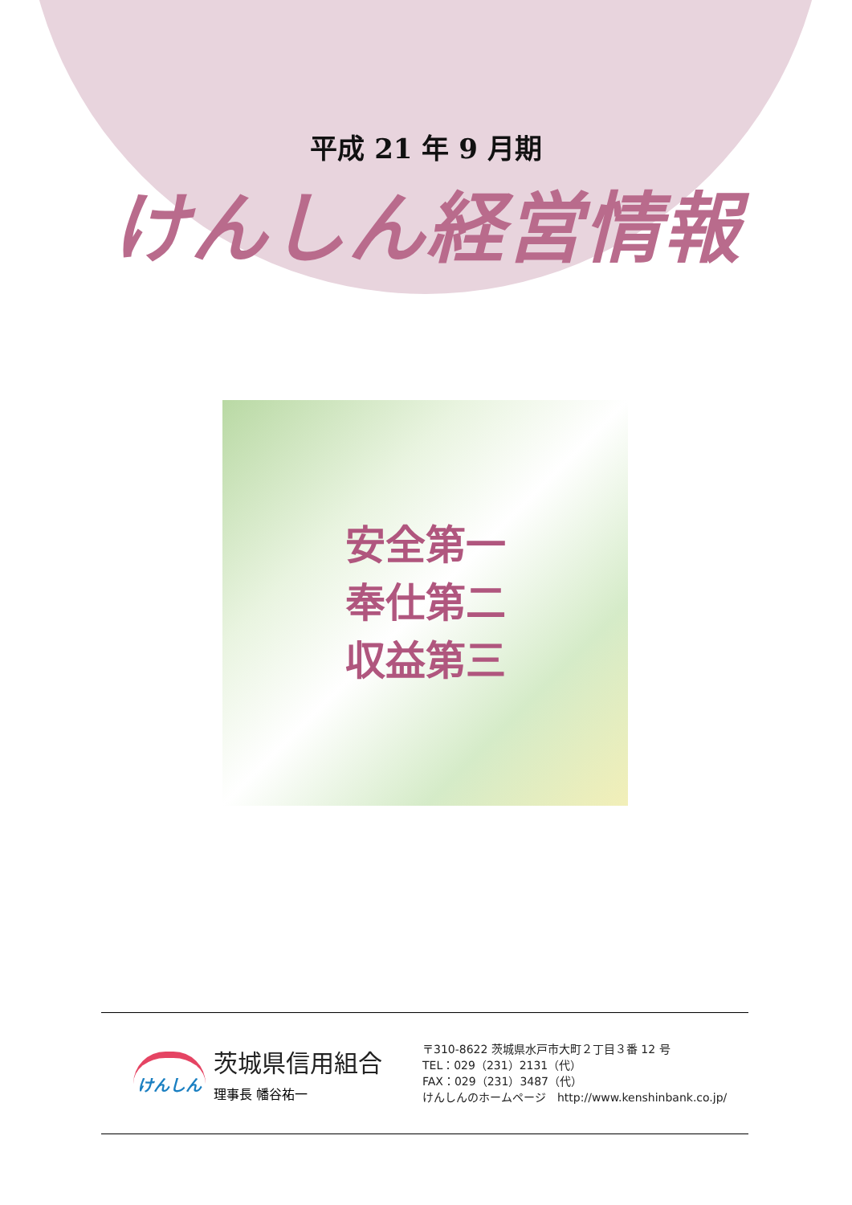平成 21 年 9 月期
けんしん経営情報
安全第一
奉仕第二
収益第三
けんしん
茨城県信用組合
理事長 幡谷祐一
〒310-8622 茨城県水戸市大町２丁目３番 12 号
TEL：029（231）2131（代）
FAX：029（231）3487（代）
けんしんのホームページ　http://www.kenshinbank.co.jp/